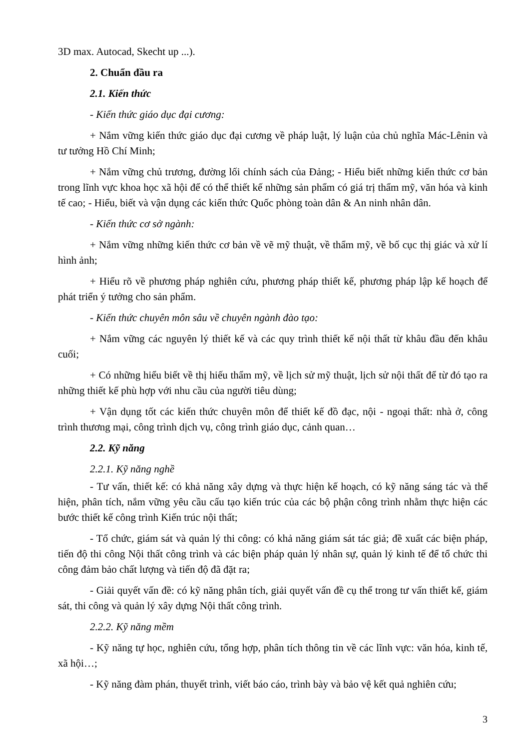3D max. Autocad, Skecht up ...).
2. Chuẩn đầu ra
2.1. Kiến thức
- Kiến thức giáo dục đại cương:
+ Nắm vững kiến thức giáo dục đại cương về pháp luật, lý luận của chủ nghĩa Mác-Lênin và tư tưởng Hồ Chí Minh;
+ Nắm vững chủ trương, đường lối chính sách của Đảng; - Hiểu biết những kiến thức cơ bản trong lĩnh vực khoa học xã hội để có thể thiết kế những sản phẩm có giá trị thẩm mỹ, văn hóa và kinh tế cao; - Hiểu, biết và vận dụng các kiến thức Quốc phòng toàn dân & An ninh nhân dân.
- Kiến thức cơ sở ngành:
+ Nắm vững những kiến thức cơ bản về vẽ mỹ thuật, về thẩm mỹ, về bố cục thị giác và xử lí hình ảnh;
+ Hiểu rõ về phương pháp nghiên cứu, phương pháp thiết kế, phương pháp lập kế hoạch để phát triển ý tưởng cho sản phẩm.
- Kiến thức chuyên môn sâu về chuyên ngành đào tạo:
+ Nắm vững các nguyên lý thiết kế và các quy trình thiết kế nội thất từ khâu đầu đến khâu cuối;
+ Có những hiểu biết về thị hiếu thẩm mỹ, về lịch sử mỹ thuật, lịch sử nội thất để từ đó tạo ra những thiết kế phù hợp với nhu cầu của người tiêu dùng;
+ Vận dụng tốt các kiến thức chuyên môn để thiết kế đồ đạc, nội - ngoại thất: nhà ở, công trình thương mại, công trình dịch vụ, công trình giáo dục, cảnh quan…
2.2. Kỹ năng
2.2.1. Kỹ năng nghề
- Tư vấn, thiết kế: có khả năng xây dựng và thực hiện kế hoạch, có kỹ năng sáng tác và thể hiện, phân tích, nắm vững yêu cầu cấu tạo kiến trúc của các bộ phận công trình nhằm thực hiện các bước thiết kế công trình Kiến trúc nội thất;
- Tổ chức, giám sát và quản lý thi công: có khả năng giám sát tác giả; đề xuất các biện pháp, tiến độ thi công Nội thất công trình và các biện pháp quản lý nhân sự, quản lý kinh tế để tổ chức thi công đảm bảo chất lượng và tiến độ đã đặt ra;
- Giải quyết vấn đề: có kỹ năng phân tích, giải quyết vấn đề cụ thể trong tư vấn thiết kế, giám sát, thi công và quản lý xây dựng Nội thất công trình.
2.2.2. Kỹ năng mềm
- Kỹ năng tự học, nghiên cứu, tổng hợp, phân tích thông tin về các lĩnh vực: văn hóa, kinh tế, xã hội…;
- Kỹ năng đàm phán, thuyết trình, viết báo cáo, trình bày và bảo vệ kết quả nghiên cứu;
3